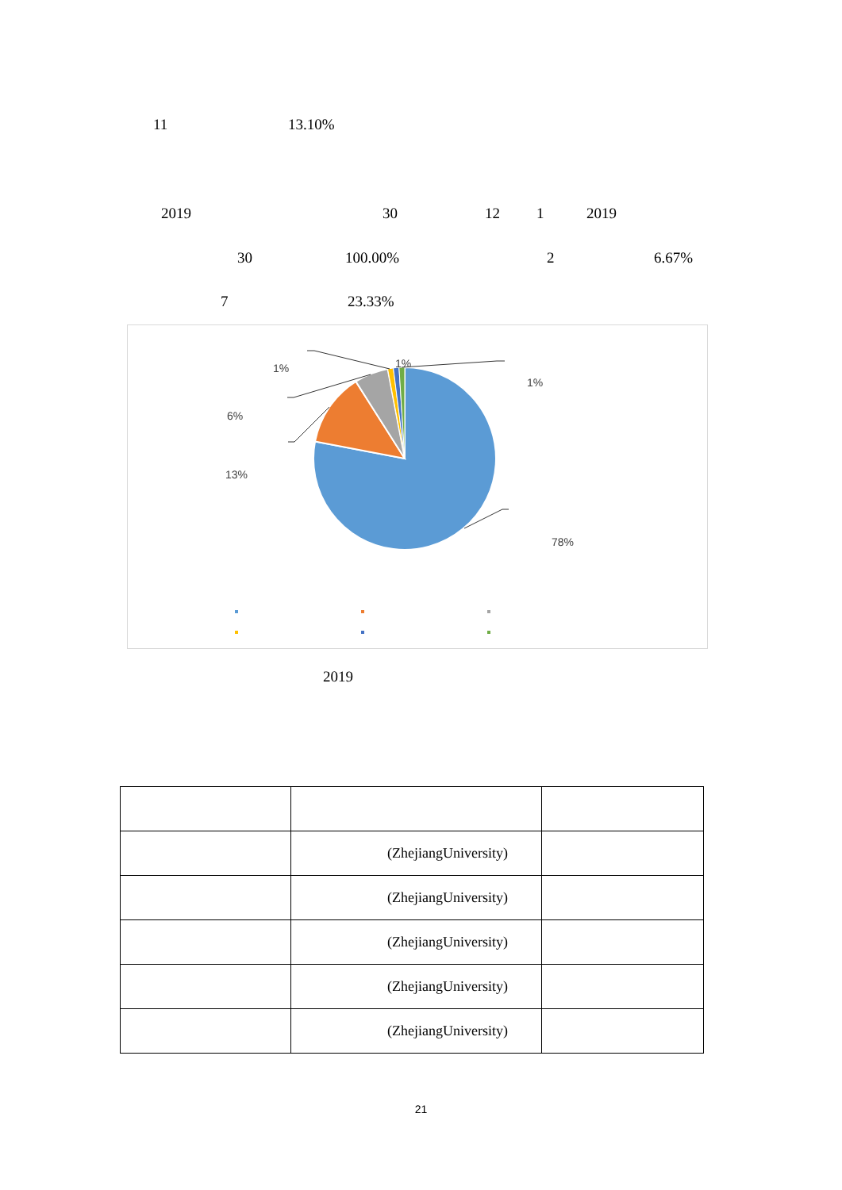11 13.10%
2019 30 12 1 2019
30 100.00% 2 6.67%
7 23.33%
1%
1%
1%
6%
13%
78%
2019
| | (ZhejiangUniversity) | |
| | (ZhejiangUniversity) | |
| | (ZhejiangUniversity) | |
| | (ZhejiangUniversity) | |
| | (ZhejiangUniversity) | |
21